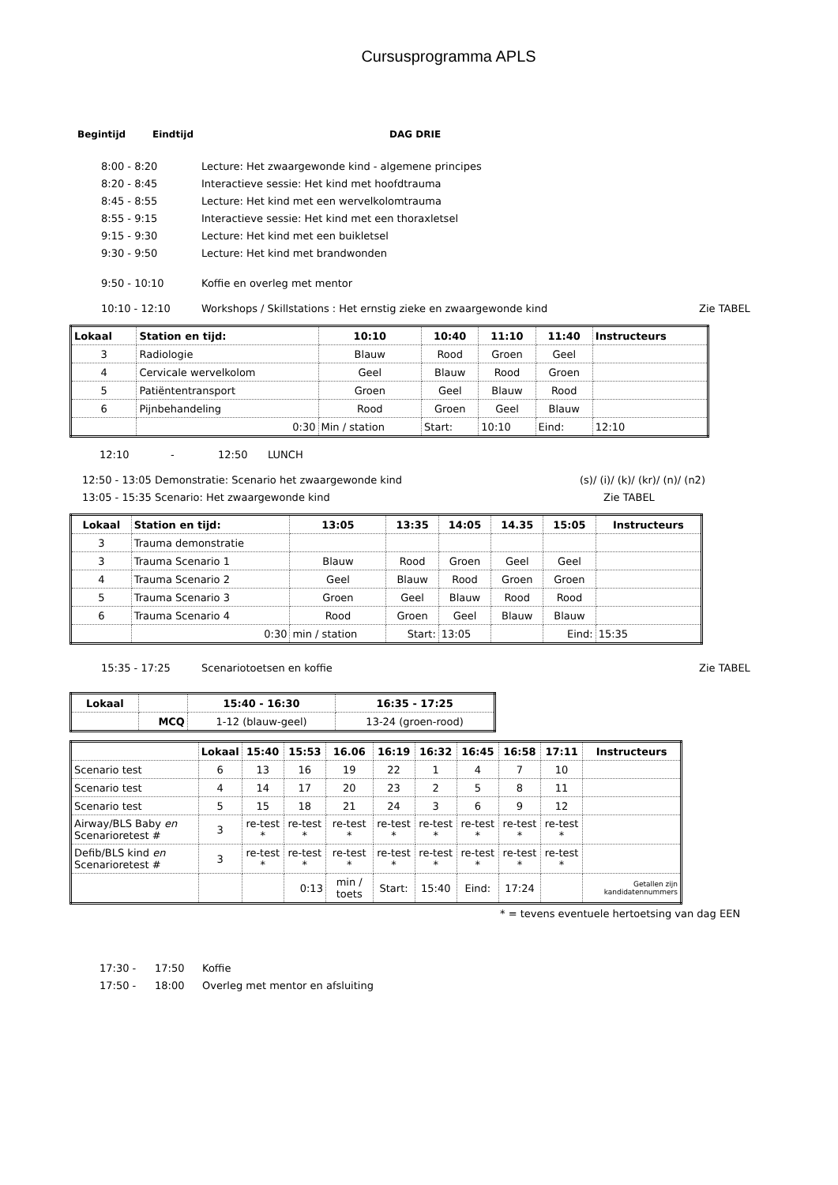Cursusprogramma APLS
Begintijd Eindtijd DAG DRIE
8:00 - 8:20 Lecture: Het zwaargewonde kind - algemene principes
8:20 - 8:45 Interactieve sessie: Het kind met hoofdtrauma
8:45 - 8:55 Lecture: Het kind met een wervelkolomtrauma
8:55 - 9:15 Interactieve sessie: Het kind met een thoraxletsel
9:15 - 9:30 Lecture: Het kind met een buikletsel
9:30 - 9:50 Lecture: Het kind met brandwonden
9:50 - 10:10 Koffie en overleg met mentor
10:10 - 12:10 Workshops / Skillstations : Het ernstig zieke en zwaargewonde kind Zie TABEL
| Lokaal | Station en tijd: | 10:10 | 10:40 | 11:10 | 11:40 | Instructeurs |
| --- | --- | --- | --- | --- | --- | --- |
| 3 | Radiologie | Blauw | Rood | Groen | Geel | |
| 4 | Cervicale wervelkolom | Geel | Blauw | Rood | Groen | |
| 5 | Patiëntentransport | Groen | Geel | Blauw | Rood | |
| 6 | Pijnbehandeling | Rood | Groen | Geel | Blauw | |
| | 0:30 | Min / station | Start: | 10:10 | Eind: | 12:10 |
12:10 - 12:50 LUNCH
12:50 - 13:05 Demonstratie: Scenario het zwaargewonde kind (s)/ (i)/ (k)/ (kr)/ (n)/ (n2)
13:05 - 15:35 Scenario: Het zwaargewonde kind Zie TABEL
| Lokaal | Station en tijd: | 13:05 | 13:35 | 14:05 | 14.35 | 15:05 | Instructeurs |
| --- | --- | --- | --- | --- | --- | --- | --- |
| 3 | Trauma demonstratie | | | | | | |
| 3 | Trauma Scenario 1 | Blauw | Rood | Groen | Geel | Geel | |
| 4 | Trauma Scenario 2 | Geel | Blauw | Rood | Groen | Groen | |
| 5 | Trauma Scenario 3 | Groen | Geel | Blauw | Rood | Rood | |
| 6 | Trauma Scenario 4 | Rood | Groen | Geel | Blauw | Blauw | |
| | 0:30 | min / station | Start: | 13:05 | | Eind: | 15:35 |
15:35 - 17:25 Scenariotoetsen en koffie Zie TABEL
| Lokaal | | 15:40 - 16:30 | 16:35 - 17:25 |
| --- | --- | --- | --- |
| | MCQ | 1-12 (blauw-geel) | 13-24 (groen-rood) |
| | Lokaal | 15:40 | 15:53 | 16.06 | 16:19 | 16:32 | 16:45 | 16:58 | 17:11 | Instructeurs |
| --- | --- | --- | --- | --- | --- | --- | --- | --- | --- | --- |
| Scenario test | 6 | 13 | 16 | 19 | 22 | 1 | 4 | 7 | 10 | |
| Scenario test | 4 | 14 | 17 | 20 | 23 | 2 | 5 | 8 | 11 | |
| Scenario test | 5 | 15 | 18 | 21 | 24 | 3 | 6 | 9 | 12 | |
| Airway/BLS Baby en Scenarioretest # | 3 | re-test * | re-test * | re-test * | re-test * | re-test * | re-test * | re-test * | re-test * | |
| Defib/BLS kind en Scenarioretest # | 3 | re-test * | re-test * | re-test * | re-test * | re-test * | re-test * | re-test * | re-test * | |
| | | | 0:13 | min / toets | Start: | 15:40 | Eind: | 17:24 | | Getallen zijn kandidatennummers |
* = tevens eventuele hertoetsing van dag EEN
17:30 - 17:50 Koffie
17:50 - 18:00 Overleg met mentor en afsluiting